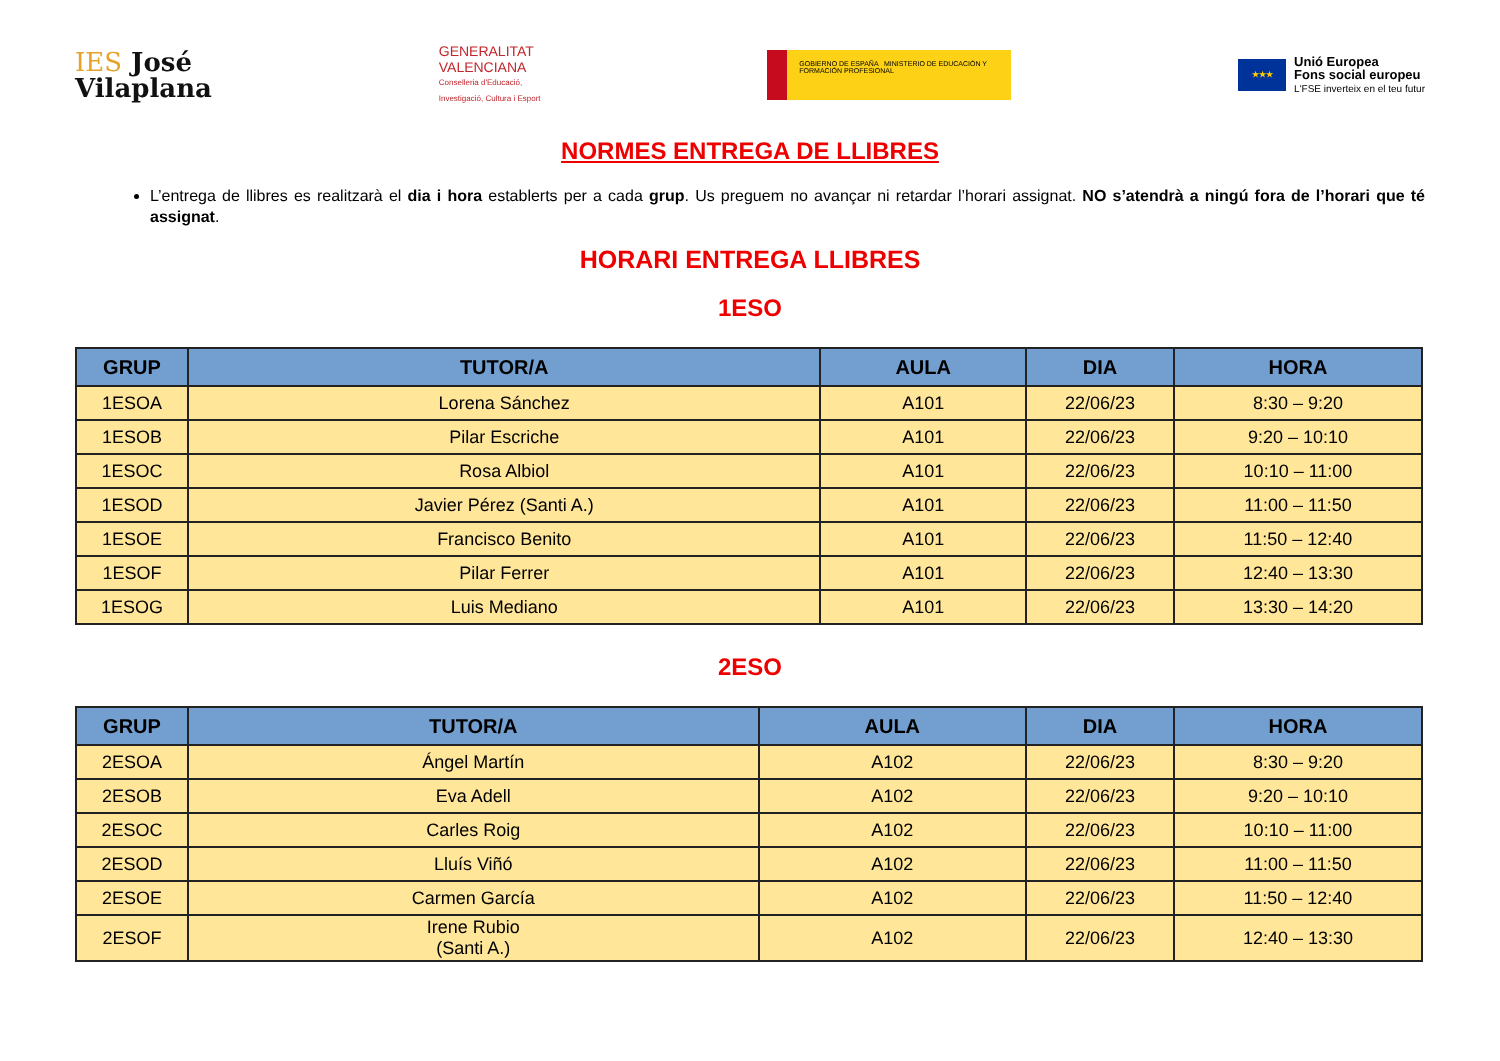IES José
Vilaplana
GENERALITAT
VALENCIANA
Conselleria d'Educació,
Investigació, Cultura i Esport
GOBIERNO DE ESPAÑA MINISTERIO DE EDUCACIÓN Y FORMACIÓN PROFESIONAL
★★★
Unió Europea
Fons social europeu
L'FSE inverteix en el teu futur
NORMES ENTREGA DE LLIBRES
L’entrega de llibres es realitzarà el dia i hora establerts per a cada grup. Us preguem no avançar ni retardar l’horari assignat. NO s’atendrà a ningú fora de l’horari que té assignat.
HORARI ENTREGA LLIBRES
1ESO
| GRUP | TUTOR/A | AULA | DIA | HORA |
| --- | --- | --- | --- | --- |
| 1ESOA | Lorena Sánchez | A101 | 22/06/23 | 8:30 – 9:20 |
| 1ESOB | Pilar Escriche | A101 | 22/06/23 | 9:20 – 10:10 |
| 1ESOC | Rosa Albiol | A101 | 22/06/23 | 10:10 – 11:00 |
| 1ESOD | Javier Pérez (Santi A.) | A101 | 22/06/23 | 11:00 – 11:50 |
| 1ESOE | Francisco Benito | A101 | 22/06/23 | 11:50 – 12:40 |
| 1ESOF | Pilar Ferrer | A101 | 22/06/23 | 12:40 – 13:30 |
| 1ESOG | Luis Mediano | A101 | 22/06/23 | 13:30 – 14:20 |
2ESO
| GRUP | TUTOR/A | AULA | DIA | HORA |
| --- | --- | --- | --- | --- |
| 2ESOA | Ángel Martín | A102 | 22/06/23 | 8:30 – 9:20 |
| 2ESOB | Eva Adell | A102 | 22/06/23 | 9:20 – 10:10 |
| 2ESOC | Carles Roig | A102 | 22/06/23 | 10:10 – 11:00 |
| 2ESOD | Lluís Viñó | A102 | 22/06/23 | 11:00 – 11:50 |
| 2ESOE | Carmen García | A102 | 22/06/23 | 11:50 – 12:40 |
| 2ESOF | Irene Rubio (Santi A.) | A102 | 22/06/23 | 12:40 – 13:30 |